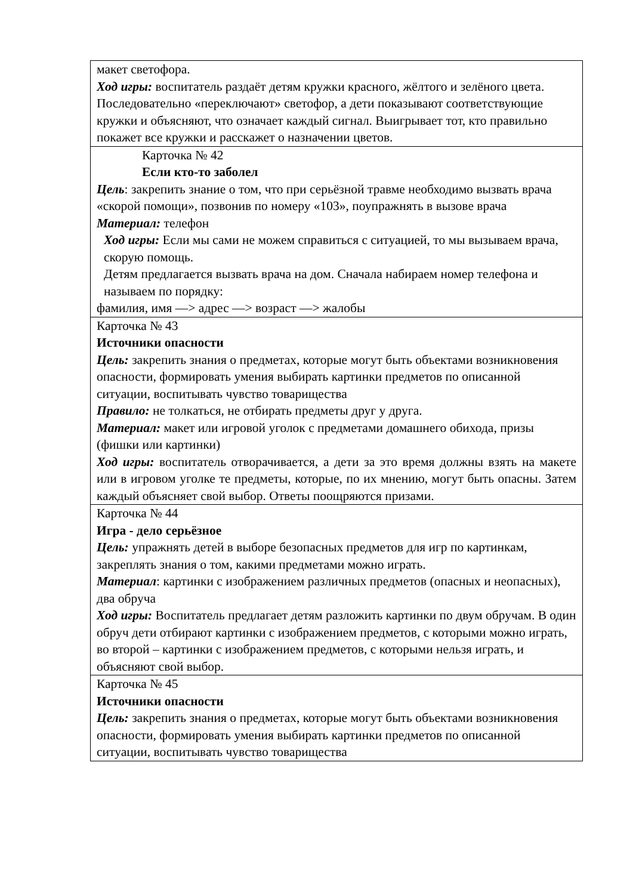| макет светофора. Ход игры: воспитатель раздаёт детям кружки красного, жёлтого и зелёного цвета. Последовательно «переключают» светофор, а дети показывают соответствующие кружки и объясняют, что означает каждый сигнал. Выигрывает тот, кто правильно покажет все кружки и расскажет о назначении цветов. |
| Карточка № 42 Если кто-то заболел Цель : закрепить знание о том, что при серьёзной травме необходимо вызвать врача «скорой помощи», позвонив по номеру «103», поупражнять в вызове врача Материал: телефон Ход игры: Если мы сами не можем справиться с ситуацией, то мы вызываем врача, скорую помощь. Детям предлагается вызвать врача на дом. Сначала набираем номер телефона и называем по порядку: фамилия, имя —> адрес —> возраст —> жалобы |
| Карточка № 43 Источники опасности Цель: закрепить знания о предметах, которые могут быть объектами возникновения опасности, формировать умения выбирать картинки предметов по описанной ситуации, воспитывать чувство товарищества Правило: не толкаться, не отбирать предметы друг у друга. Материал: макет или игровой уголок с предметами домашнего обихода, призы (фишки или картинки) Ход игры: воспитатель отворачивается, а дети за это время должны взять на макете или в игровом уголке те предметы, которые, по их мнению, могут быть опасны. Затем каждый объясняет свой выбор. Ответы поощряются призами. |
| Карточка № 44 Игра - дело серьёзное Цель: упражнять детей в выборе безопасных предметов для игр по картинкам, закреплять знания о том, какими предметами можно играть. Материал : картинки с изображением различных предметов (опасных и неопасных), два обруча Ход игры: Воспитатель предлагает детям разложить картинки по двум обручам. В один обруч дети отбирают картинки с изображением предметов, с которыми можно играть, во второй – картинки с изображением предметов, с которыми нельзя играть, и объясняют свой выбор. |
| Карточка № 45 Источники опасности Цель: закрепить знания о предметах, которые могут быть объектами возникновения опасности, формировать умения выбирать картинки предметов по описанной ситуации, воспитывать чувство товарищества |